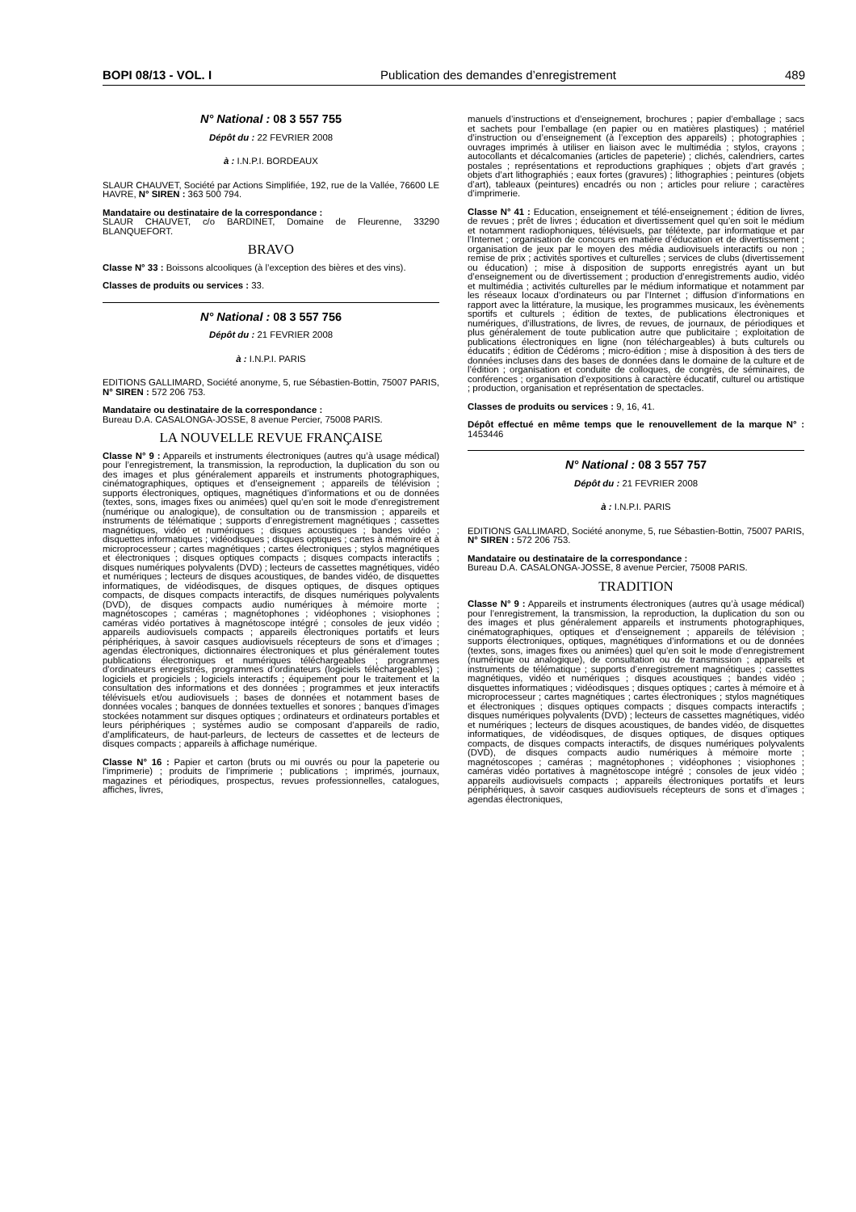BOPI 08/13 - VOL. I Publication des demandes d’enregistrement 489
N° National : 08 3 557 755
Dépôt du : 22 FEVRIER 2008
à : I.N.P.I. BORDEAUX
SLAUR CHAUVET, Société par Actions Simplifiée, 192, rue de la Vallée, 76600 LE HAVRE, N° SIREN : 363 500 794.
Mandataire ou destinataire de la correspondance :
SLAUR CHAUVET, c/o BARDINET, Domaine de Fleurenne, 33290 BLANQUEFORT.
BRAVO
Classe N° 33 : Boissons alcooliques (à l’exception des bières et des vins).
Classes de produits ou services : 33.
N° National : 08 3 557 756
Dépôt du : 21 FEVRIER 2008
à : I.N.P.I. PARIS
EDITIONS GALLIMARD, Société anonyme, 5, rue Sébastien-Bottin, 75007 PARIS, N° SIREN : 572 206 753.
Mandataire ou destinataire de la correspondance :
Bureau D.A. CASALONGA-JOSSE, 8 avenue Percier, 75008 PARIS.
LA NOUVELLE REVUE FRANÇAISE
Classe N° 9 : Appareils et instruments électroniques (autres qu’à usage médical) pour l’enregistrement, la transmission, la reproduction, la duplication du son ou des images et plus généralement appareils et instruments photographiques, cinématographiques, optiques et d’enseignement ; appareils de télévision ; supports électroniques, optiques, magnétiques d’informations et ou de données (textes, sons, images fixes ou animées) quel qu’en soit le mode d’enregistrement (numérique ou analogique), de consultation ou de transmission ; appareils et instruments de télématique ; supports d’enregistrement magnétiques ; cassettes magnétiques, vidéo et numériques ; disques acoustiques ; bandes vidéo ; disquettes informatiques ; vidéodisques ; disques optiques ; cartes à mémoire et à microprocesseur ; cartes magnétiques ; cartes électroniques ; stylos magnétiques et électroniques ; disques optiques compacts ; disques compacts interactifs ; disques numériques polyvalents (DVD) ; lecteurs de cassettes magnétiques, vidéo et numériques ; lecteurs de disques acoustiques, de bandes vidéo, de disquettes informatiques, de vidéodisques, de disques optiques, de disques optiques compacts, de disques compacts interactifs, de disques numériques polyvalents (DVD), de disques compacts audio numériques à mémoire morte ; magnétoscopes ; caméras ; magnétophones ; vidéophones ; visiophones ; caméras vidéo portatives à magnétoscope intégré ; consoles de jeux vidéo ; appareils audiovisuels compacts ; appareils électroniques portatifs et leurs périphériques, à savoir casques audiovisuels récepteurs de sons et d’images ; agendas électroniques, dictionnaires électroniques et plus généralement toutes publications électroniques et numériques téléchargeables ; programmes d’ordinateurs enregistrés, programmes d’ordinateurs (logiciels téléchargeables) ; logiciels et progiciels ; logiciels interactifs ; équipement pour le traitement et la consultation des informations et des données ; programmes et jeux interactifs télévisuels et/ou audiovisuels ; bases de données et notamment bases de données vocales ; banques de données textuelles et sonores ; banques d’images stockées notamment sur disques optiques ; ordinateurs et ordinateurs portables et leurs périphériques ; systèmes audio se composant d’appareils de radio, d’amplificateurs, de haut-parleurs, de lecteurs de cassettes et de lecteurs de disques compacts ; appareils à affichage numérique.
Classe N° 16 : Papier et carton (bruts ou mi ouvrés ou pour la papeterie ou l’imprimerie) ; produits de l’imprimerie ; publications ; imprimés, journaux, magazines et périodiques, prospectus, revues professionnelles, catalogues, affiches, livres,
manuels d’instructions et d’enseignement, brochures ; papier d’emballage ; sacs et sachets pour l’emballage (en papier ou en matières plastiques) ; matériel d’instruction ou d’enseignement (à l’exception des appareils) ; photographies ; ouvrages imprimés à utiliser en liaison avec le multimédia ; stylos, crayons ; autocollants et décalcomanies (articles de papeterie) ; clichés, calendriers, cartes postales ; représentations et reproductions graphiques ; objets d’art gravés ; objets d’art lithographiés ; eaux fortes (gravures) ; lithographies ; peintures (objets d’art), tableaux (peintures) encadrés ou non ; articles pour reliure ; caractères d’imprimerie.
Classe N° 41 : Education, enseignement et télé-enseignement ; édition de livres, de revues ; prêt de livres ; éducation et divertissement quel qu’en soit le médium et notamment radiophoniques, télévisuels, par télétexte, par informatique et par l’Internet ; organisation de concours en matière d’éducation et de divertissement ; organisation de jeux par le moyen des média audiovisuels interactifs ou non ; remise de prix ; activités sportives et culturelles ; services de clubs (divertissement ou éducation) ; mise à disposition de supports enregistrés ayant un but d’enseignement ou de divertissement ; production d’enregistrements audio, vidéo et multimédia ; activités culturelles par le médium informatique et notamment par les réseaux locaux d’ordinateurs ou par l’Internet ; diffusion d’informations en rapport avec la littérature, la musique, les programmes musicaux, les évènements sportifs et culturels ; édition de textes, de publications électroniques et numériques, d’illustrations, de livres, de revues, de journaux, de périodiques et plus généralement de toute publication autre que publicitaire ; exploitation de publications électroniques en ligne (non téléchargeables) à buts culturels ou éducatifs ; édition de Cédéroms ; micro-édition ; mise à disposition à des tiers de données incluses dans des bases de données dans le domaine de la culture et de l’édition ; organisation et conduite de colloques, de congrès, de séminaires, de conférences ; organisation d’expositions à caractère éducatif, culturel ou artistique ; production, organisation et représentation de spectacles.
Classes de produits ou services : 9, 16, 41.
Dépôt effectué en même temps que le renouvellement de la marque N° : 1453446
N° National : 08 3 557 757
Dépôt du : 21 FEVRIER 2008
à : I.N.P.I. PARIS
EDITIONS GALLIMARD, Société anonyme, 5, rue Sébastien-Bottin, 75007 PARIS, N° SIREN : 572 206 753.
Mandataire ou destinataire de la correspondance :
Bureau D.A. CASALONGA-JOSSE, 8 avenue Percier, 75008 PARIS.
TRADITION
Classe N° 9 : Appareils et instruments électroniques (autres qu’à usage médical) pour l’enregistrement, la transmission, la reproduction, la duplication du son ou des images et plus généralement appareils et instruments photographiques, cinématographiques, optiques et d’enseignement ; appareils de télévision ; supports électroniques, optiques, magnétiques d’informations et ou de données (textes, sons, images fixes ou animées) quel qu’en soit le mode d’enregistrement (numérique ou analogique), de consultation ou de transmission ; appareils et instruments de télématique ; supports d’enregistrement magnétiques ; cassettes magnétiques, vidéo et numériques ; disques acoustiques ; bandes vidéo ; disquettes informatiques ; vidéodisques ; disques optiques ; cartes à mémoire et à microprocesseur ; cartes magnétiques ; cartes électroniques ; stylos magnétiques et électroniques ; disques optiques compacts ; disques compacts interactifs ; disques numériques polyvalents (DVD) ; lecteurs de cassettes magnétiques, vidéo et numériques ; lecteurs de disques acoustiques, de bandes vidéo, de disquettes informatiques, de vidéodisques, de disques optiques, de disques optiques compacts, de disques compacts interactifs, de disques numériques polyvalents (DVD), de disques compacts audio numériques à mémoire morte ; magnétoscopes ; caméras ; magnétophones ; vidéophones ; visiophones ; caméras vidéo portatives à magnétoscope intégré ; consoles de jeux vidéo ; appareils audiovisuels compacts ; appareils électroniques portatifs et leurs périphériques, à savoir casques audiovisuels récepteurs de sons et d’images ; agendas électroniques,